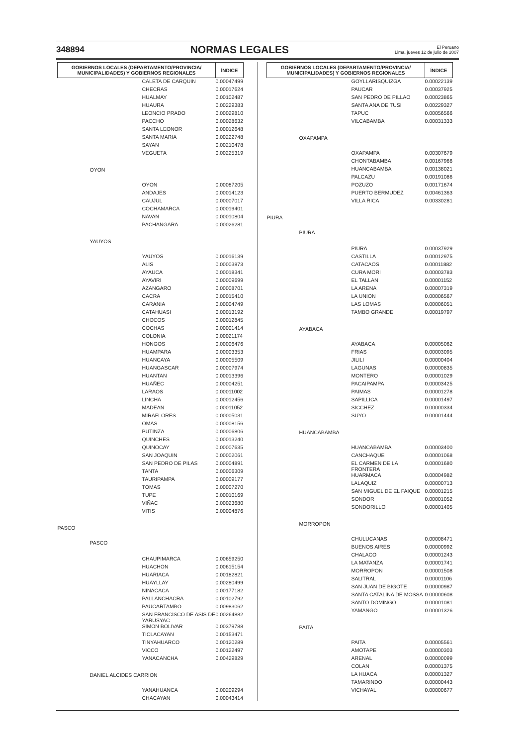348894 NORMAS LEGALES El Peruano
Lima, jueves 12 de julio de 2007
| GOBIERNOS LOCALES (DEPARTAMENTO/PROVINCIA/ MUNICIPALIDADES) Y GOBIERNOS REGIONALES | | | ÍNDICE |
| --- | --- | --- | --- |
| | | CALETA DE CARQUIN | 0.00047499 |
| | | CHECRAS | 0.00017624 |
| | | HUALMAY | 0.00102487 |
| | | HUAURA | 0.00229383 |
| | | LEONCIO PRADO | 0.00029810 |
| | | PACCHO | 0.00028632 |
| | | SANTA LEONOR | 0.00012648 |
| | | SANTA MARIA | 0.00222748 |
| | | SAYAN | 0.00210478 |
| | | VEGUETA | 0.00225319 |
| | OYON | | |
| | | OYON | 0.00087205 |
| | | ANDAJES | 0.00014123 |
| | | CAUJUL | 0.00007017 |
| | | COCHAMARCA | 0.00019401 |
| | | NAVAN | 0.00010804 |
| | | PACHANGARA | 0.00026281 |
| | YAUYOS | | |
| | | YAUYOS | 0.00016139 |
| | | ALIS | 0.00003873 |
| | | AYAUCA | 0.00018341 |
| | | AYAVIRI | 0.00009699 |
| | | AZANGARO | 0.00008701 |
| | | CACRA | 0.00015410 |
| | | CARANIA | 0.00004749 |
| | | CATAHUASI | 0.00013192 |
| | | CHOCOS | 0.00012845 |
| | | COCHAS | 0.00001414 |
| | | COLONIA | 0.00021174 |
| | | HONGOS | 0.00006476 |
| | | HUAMPARA | 0.00003353 |
| | | HUANCAYA | 0.00005509 |
| | | HUANGASCAR | 0.00007974 |
| | | HUANTAN | 0.00013396 |
| | | HUAÑEC | 0.00004251 |
| | | LARAOS | 0.00011002 |
| | | LINCHA | 0.00012456 |
| | | MADEAN | 0.00011052 |
| | | MIRAFLORES | 0.00005031 |
| | | OMAS | 0.00008156 |
| | | PUTINZA | 0.00006806 |
| | | QUINCHES | 0.00013240 |
| | | QUINOCAY | 0.00007635 |
| | | SAN JOAQUIN | 0.00002061 |
| | | SAN PEDRO DE PILAS | 0.00004891 |
| | | TANTA | 0.00006309 |
| | | TAURIPAMPA | 0.00009177 |
| | | TOMAS | 0.00007270 |
| | | TUPE | 0.00010169 |
| | | VIÑAC | 0.00023680 |
| | | VITIS | 0.00004876 |
| PASCO | | | |
| | PASCO | | |
| | | CHAUPIMARCA | 0.00659250 |
| | | HUACHON | 0.00615154 |
| | | HUARIACA | 0.00182821 |
| | | HUAYLLAY | 0.00280499 |
| | | NINACACA | 0.00177182 |
| | | PALLANCHACRA | 0.00102792 |
| | | PAUCARTAMBO | 0.00983062 |
| | | SAN FRANCISCO DE ASIS DE YARUSYAC | 0.00264882 |
| | | SIMON BOLIVAR | 0.00379788 |
| | | TICLACAYAN | 0.00153471 |
| | | TINYAHUARCO | 0.00120289 |
| | | VICCO | 0.00122497 |
| | | YANACANCHA | 0.00429829 |
| | DANIEL ALCIDES CARRION | | |
| | | YANAHUANCA | 0.00209294 |
| | | CHACAYAN | 0.00043414 |
| GOBIERNOS LOCALES (DEPARTAMENTO/PROVINCIA/ MUNICIPALIDADES) Y GOBIERNOS REGIONALES | | | ÍNDICE |
| --- | --- | --- | --- |
| | | GOYLLARISQUIZGA | 0.00022139 |
| | | PAUCAR | 0.00037925 |
| | | SAN PEDRO DE PILLAO | 0.00023865 |
| | | SANTA ANA DE TUSI | 0.00229327 |
| | | TAPUC | 0.00056566 |
| | | VILCABAMBA | 0.00031333 |
| | OXAPAMPA | | |
| | | OXAPAMPA | 0.00307679 |
| | | CHONTABAMBA | 0.00167966 |
| | | HUANCABAMBA | 0.00138021 |
| | | PALCAZU | 0.00191086 |
| | | POZUZO | 0.00171674 |
| | | PUERTO BERMUDEZ | 0.00461363 |
| | | VILLA RICA | 0.00330281 |
| PIURA | | | |
| | PIURA | | |
| | | PIURA | 0.00037929 |
| | | CASTILLA | 0.00012975 |
| | | CATACAOS | 0.00011882 |
| | | CURA MORI | 0.00003783 |
| | | EL TALLAN | 0.00001152 |
| | | LA ARENA | 0.00007319 |
| | | LA UNION | 0.00006567 |
| | | LAS LOMAS | 0.00006051 |
| | | TAMBO GRANDE | 0.00019797 |
| | AYABACA | | |
| | | AYABACA | 0.00005062 |
| | | FRIAS | 0.00003095 |
| | | JILILI | 0.00000404 |
| | | LAGUNAS | 0.00000835 |
| | | MONTERO | 0.00001029 |
| | | PACAIPAMPA | 0.00003425 |
| | | PAIMAS | 0.00001278 |
| | | SAPILLICA | 0.00001497 |
| | | SICCHEZ | 0.00000334 |
| | | SUYO | 0.00001444 |
| | HUANCABAMBA | | |
| | | HUANCABAMBA | 0.00003400 |
| | | CANCHAQUE | 0.00001068 |
| | | EL CARMEN DE LA FRONTERA | 0.00001680 |
| | | HUARMACA | 0.00004982 |
| | | LALAQUIZ | 0.00000713 |
| | | SAN MIGUEL DE EL FAIQUE | 0.00001215 |
| | | SONDOR | 0.00001052 |
| | | SONDORILLO | 0.00001405 |
| | MORROPON | | |
| | | CHULUCANAS | 0.00008471 |
| | | BUENOS AIRES | 0.00000992 |
| | | CHALACO | 0.00001243 |
| | | LA MATANZA | 0.00001741 |
| | | MORROPON | 0.00001508 |
| | | SALITRAL | 0.00001106 |
| | | SAN JUAN DE BIGOTE | 0.00000987 |
| | | SANTA CATALINA DE MOSSA | 0.00000608 |
| | | SANTO DOMINGO | 0.00001081 |
| | | YAMANGO | 0.00001326 |
| | PAITA | | |
| | | PAITA | 0.00005561 |
| | | AMOTAPE | 0.00000303 |
| | | ARENAL | 0.00000099 |
| | | COLAN | 0.00001375 |
| | | LA HUACA | 0.00001327 |
| | | TAMARINDO | 0.00000443 |
| | | VICHAYAL | 0.00000677 |